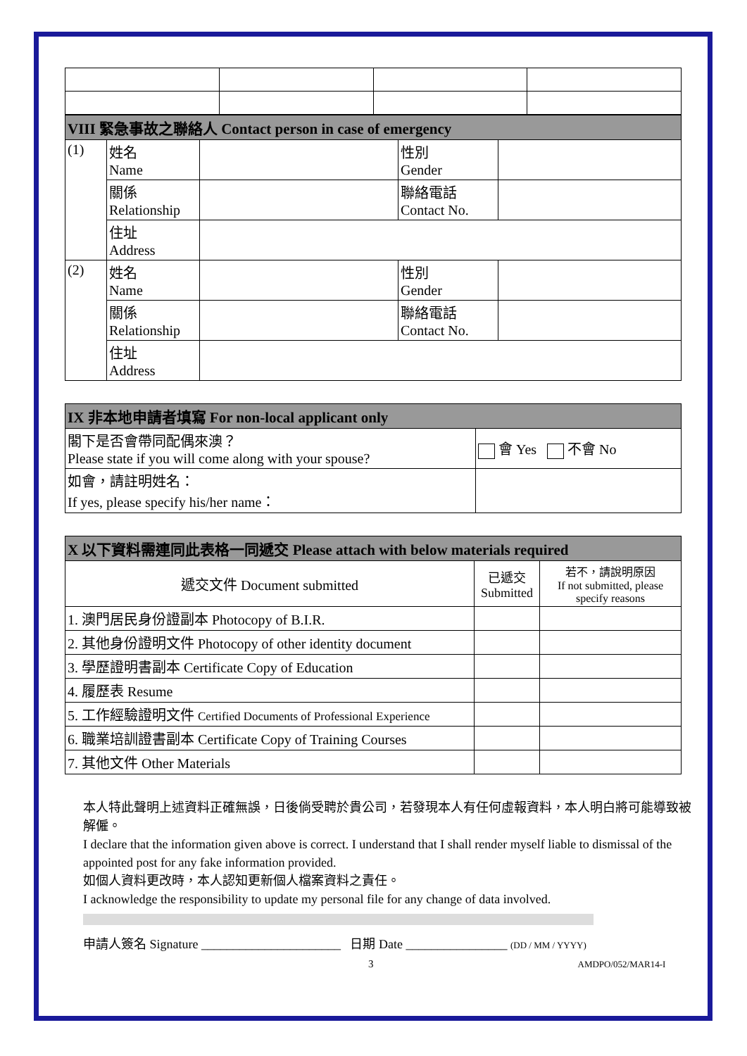| VIII 緊急事故之聯絡人 Contact person in case of emergency | | | | |
| --- | --- | --- | --- | --- |
| (1) | 姓名 Name | | 性別 Gender | |
| | 關係 Relationship | | 聯絡電話 Contact No. | |
| | 住址 Address | | | |
| (2) | 姓名 Name | | 性別 Gender | |
| | 關係 Relationship | | 聯絡電話 Contact No. | |
| | 住址 Address | | | |
| IX 非本地申請者填寫 For non-local applicant only | |
| --- | --- |
| 閣下是否會帶同配偶來澳？ Please state if you will come along with your spouse? | 會 Yes 不會 No |
| 如會，請註明姓名： If yes, please specify his/her name： | |
| X 以下資料需連同此表格一同遞交 Please attach with below materials required | | |
| --- | --- | --- |
| 遞交文件 Document submitted | 已遞交 Submitted | 若不，請說明原因 If not submitted, please specify reasons |
| 1. 澳門居民身份證副本 Photocopy of B.I.R. | | |
| 2. 其他身份證明文件 Photocopy of other identity document | | |
| 3. 學歷證明書副本 Certificate Copy of Education | | |
| 4. 履歷表 Resume | | |
| 5. 工作經驗證明文件 Certified Documents of Professional Experience | | |
| 6. 職業培訓證書副本 Certificate Copy of Training Courses | | |
| 7. 其他文件 Other Materials | | |
本人特此聲明上述資料正確無誤，日後倘受聘於貴公司，若發現本人有任何虛報資料，本人明白將可能導致被解僱。
I declare that the information given above is correct. I understand that I shall render myself liable to dismissal of the appointed post for any fake information provided.
如個人資料更改時，本人認知更新個人檔案資料之責任。
I acknowledge the responsibility to update my personal file for any change of data involved.
申請人簽名 Signature ______________________ 日期 Date ________________ (DD / MM / YYYY)
3 AMDPO/052/MAR14-I